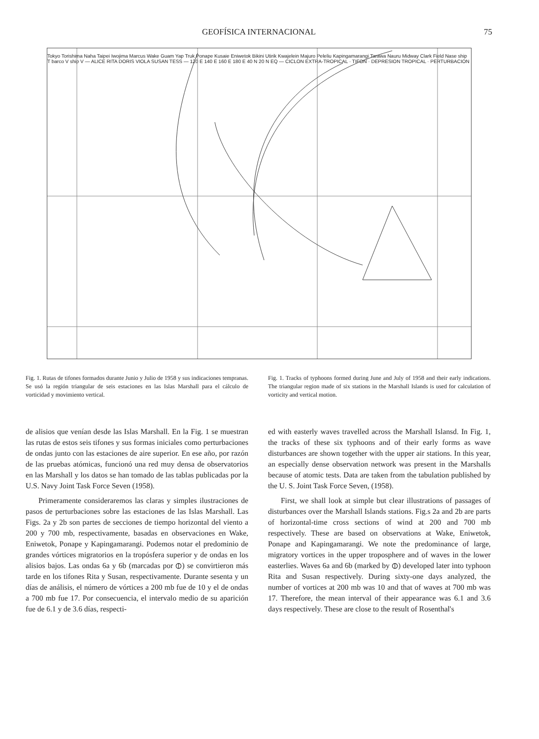GEOFÍSICA INTERNACIONAL 75
Tokyo Torishima Naha Taipei Iwojima Marcus Wake Guam Yap Truk Ponape Kusaie Eniwetok Bikini Utirik Kwajelein Majuro Peleliu Kapingamarangi Tarawa Nauru Midway Clark Field Nase ship T barco V ship V — ALICE RITA DORIS VIOLA SUSAN TESS — 120 E 140 E 160 E 180 E 40 N 20 N EQ — CICLON EXTRA-TROPICAL · TIFON · DEPRESION TROPICAL · PERTURBACION
Fig. 1. Rutas de tifones formados durante Junio y Julio de 1958 y sus indicaciones tempranas. Se usó la región triangular de seis estaciones en las Islas Marshall para el cálculo de vorticidad y movimiento vertical.
Fig. 1. Tracks of typhoons formed during June and July of 1958 and their early indications. The triangular region made of six stations in the Marshall Islands is used for calculation of vorticity and vertical motion.
de alisios que venían desde las Islas Marshall. En la Fig. 1 se muestran las rutas de estos seis tifones y sus formas iniciales como perturbaciones de ondas junto con las estaciones de aire superior. En ese año, por razón de las pruebas atómicas, funcionó una red muy densa de observatorios en las Marshall y los datos se han tomado de las tablas publicadas por la U.S. Navy Joint Task Force Seven (1958).
Primeramente consideraremos las claras y simples ilustraciones de pasos de perturbaciones sobre las estaciones de las Islas Marshall. Las Figs. 2a y 2b son partes de secciones de tiempo horizontal del viento a 200 y 700 mb, respectivamente, basadas en observaciones en Wake, Eniwetok, Ponape y Kapingamarangi. Podemos notar el predominio de grandes vórtices migratorios en la tropósfera superior y de ondas en los alisios bajos. Las ondas 6a y 6b (marcadas por ⦶) se convirtieron más tarde en los tifones Rita y Susan, respectivamente. Durante sesenta y un días de análisis, el número de vórtices a 200 mb fue de 10 y el de ondas a 700 mb fue 17. Por consecuencia, el intervalo medio de su aparición fue de 6.1 y de 3.6 días, respecti-
ed with easterly waves travelled across the Marshall Islansd. In Fig. 1, the tracks of these six typhoons and of their early forms as wave disturbances are shown together with the upper air stations. In this year, an especially dense observation network was present in the Marshalls because of atomic tests. Data are taken from the tabulation published by the U. S. Joint Task Force Seven, (1958).
First, we shall look at simple but clear illustrations of passages of disturbances over the Marshall Islands stations. Fig.s 2a and 2b are parts of horizontal-time cross sections of wind at 200 and 700 mb respectively. These are based on observations at Wake, Eniwetok, Ponape and Kapingamarangi. We note the predominance of large, migratory vortices in the upper troposphere and of waves in the lower easterlies. Waves 6a and 6b (marked by ⦶) developed later into typhoon Rita and Susan respectively. During sixty-one days analyzed, the number of vortices at 200 mb was 10 and that of waves at 700 mb was 17. Therefore, the mean interval of their appearance was 6.1 and 3.6 days respectively. These are close to the result of Rosenthal's